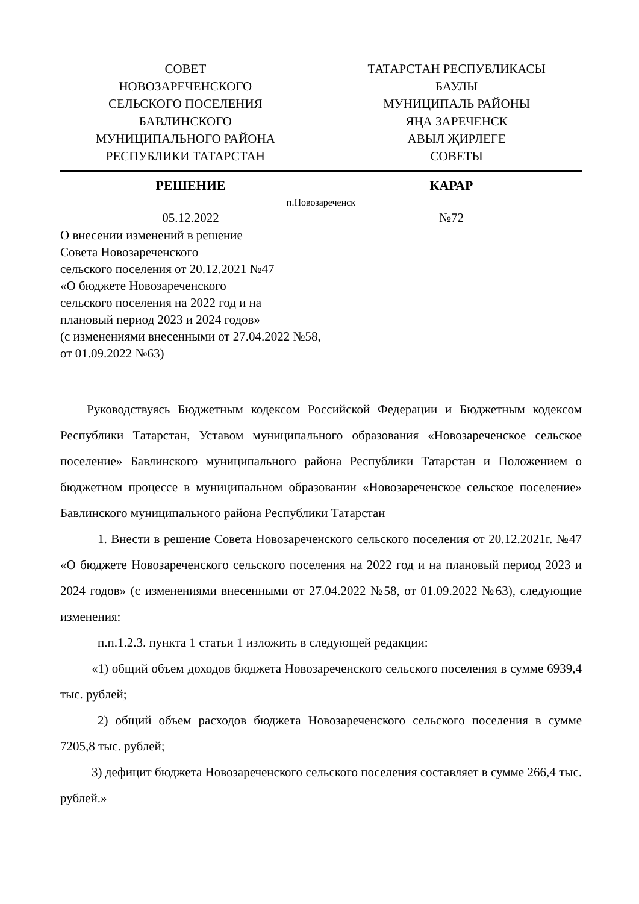СОВЕТ
НОВОЗАРЕЧЕНСКОГО
СЕЛЬСКОГО ПОСЕЛЕНИЯ
БАВЛИНСКОГО
МУНИЦИПАЛЬНОГО РАЙОНА
РЕСПУБЛИКИ ТАТАРСТАН
ТАТАРСТАН РЕСПУБЛИКАСЫ
БАУЛЫ
МУНИЦИПАЛЬ РАЙОНЫ
ЯҢА ЗАРЕЧЕНСК
АВЫЛ ҖИРЛЕГЕ
СОВЕТЫ
РЕШЕНИЕ КАРАР
п.Новозареченск
05.12.2022 №72
О внесении изменений в решение
Совета Новозареченского
сельского поселения от 20.12.2021 №47
«О бюджете Новозареченского
сельского поселения на 2022 год и на
плановый период 2023 и 2024 годов»
(с изменениями внесенными от 27.04.2022 №58,
от 01.09.2022 №63)
Руководствуясь Бюджетным кодексом Российской Федерации и Бюджетным кодексом Республики Татарстан, Уставом муниципального образования «Новозареченское сельское поселение» Бавлинского муниципального района Республики Татарстан и Положением о бюджетном процессе в муниципальном образовании «Новозареченское сельское поселение» Бавлинского муниципального района Республики Татарстан
1. Внести в решение Совета Новозареченского сельского поселения от 20.12.2021г. №47 «О бюджете Новозареченского сельского поселения на 2022 год и на плановый период 2023 и 2024 годов» (с изменениями внесенными от 27.04.2022 №58, от 01.09.2022 №63), следующие изменения:
п.п.1.2.3. пункта 1 статьи 1 изложить в следующей редакции:
«1) общий объем доходов бюджета Новозареченского сельского поселения в сумме 6939,4 тыс. рублей;
2) общий объем расходов бюджета Новозареченского сельского поселения в сумме 7205,8 тыс. рублей;
3) дефицит бюджета Новозареченского сельского поселения составляет в сумме 266,4 тыс. рублей.»